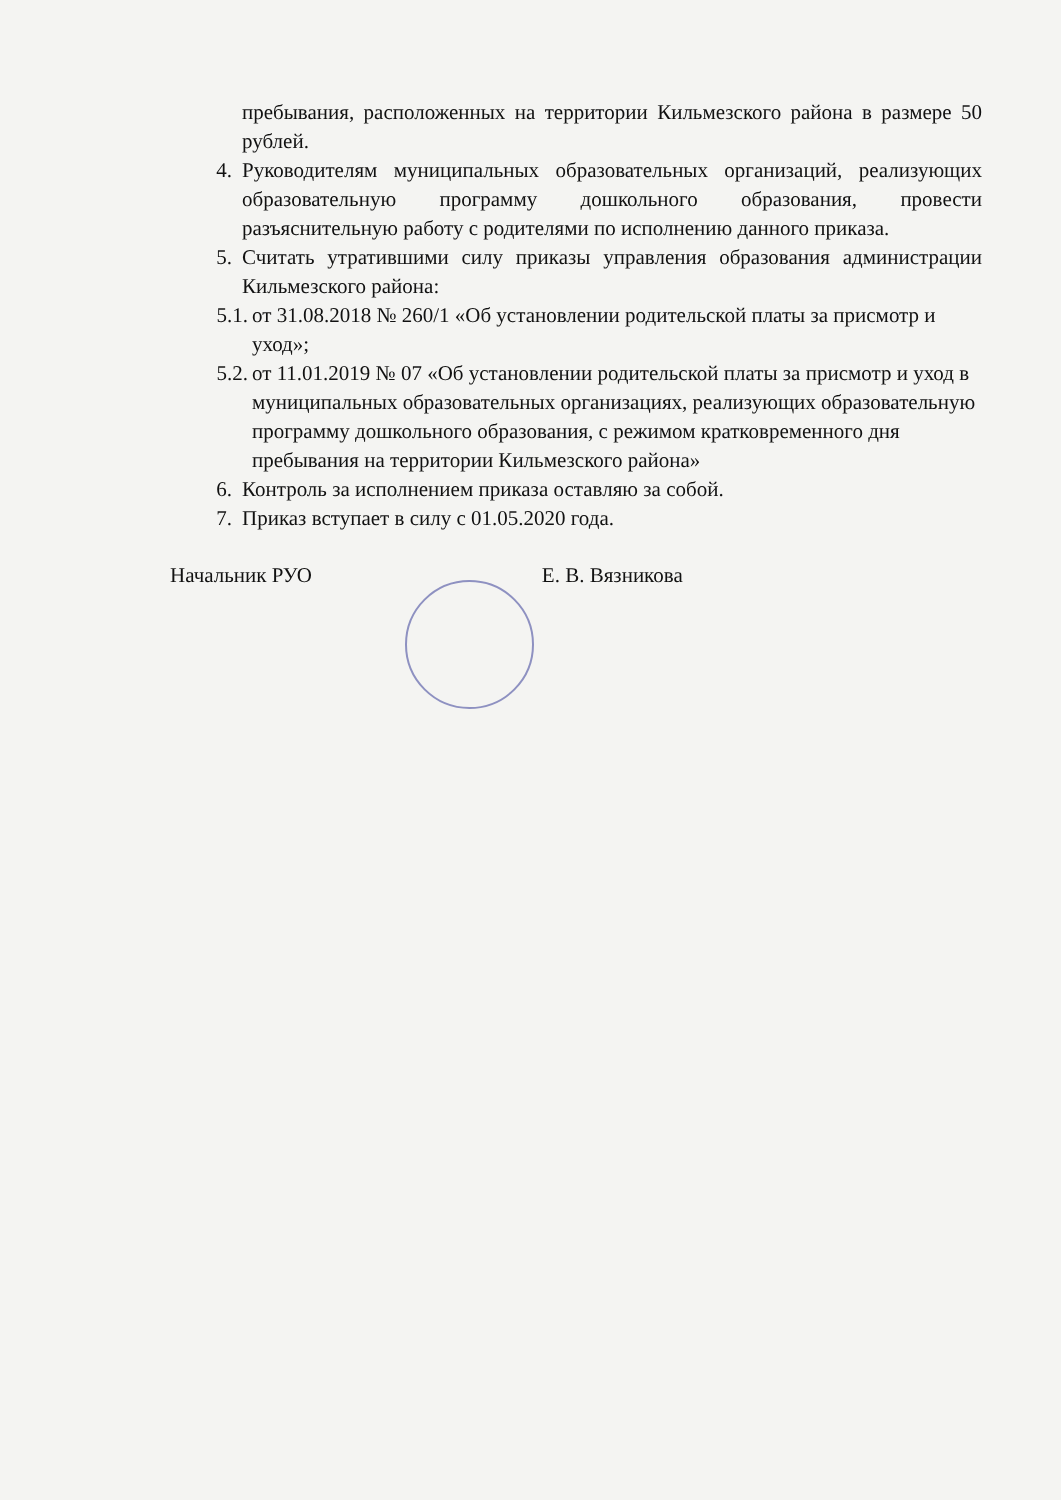пребывания, расположенных на территории Кильмезского района в размере 50 рублей.
4. Руководителям муниципальных образовательных организаций, реализующих образовательную программу дошкольного образования, провести разъяснительную работу с родителями по исполнению данного приказа.
5. Считать утратившими силу приказы управления образования администрации Кильмезского района:
5.1. от 31.08.2018 № 260/1 «Об установлении родительской платы за присмотр и уход»;
5.2. от 11.01.2019 № 07 «Об установлении родительской платы за присмотр и уход в муниципальных образовательных организациях, реализующих образовательную программу дошкольного образования, с режимом кратковременного дня пребывания на территории Кильмезского района»
6. Контроль за исполнением приказа оставляю за собой.
7. Приказ вступает в силу с 01.05.2020 года.
Начальник РУО Е. В. Вязникова